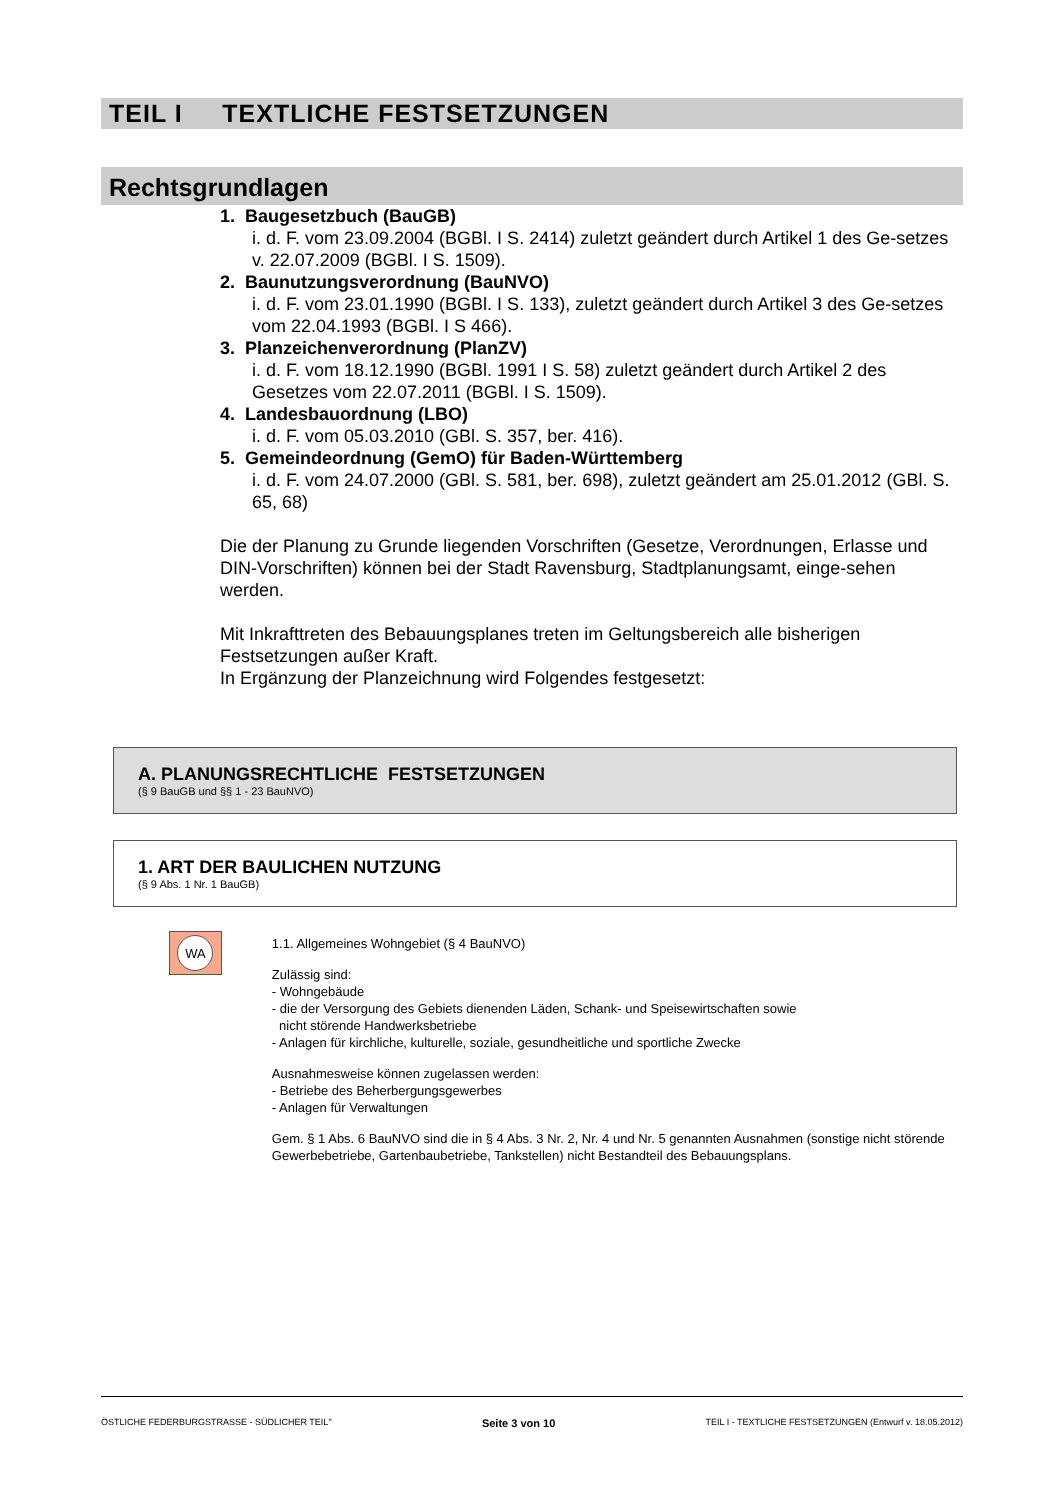TEIL I TEXTLICHE FESTSETZUNGEN
Rechtsgrundlagen
1. Baugesetzbuch (BauGB)
i. d. F. vom 23.09.2004 (BGBl. I S. 2414) zuletzt geändert durch Artikel 1 des Ge-setzes v. 22.07.2009 (BGBl. I S. 1509).
2. Baunutzungsverordnung (BauNVO)
i. d. F. vom 23.01.1990 (BGBl. I S. 133), zuletzt geändert durch Artikel 3 des Ge-setzes vom 22.04.1993 (BGBl. I S 466).
3. Planzeichenverordnung (PlanZV)
i. d. F. vom 18.12.1990 (BGBl. 1991 I S. 58) zuletzt geändert durch Artikel 2 des Gesetzes vom 22.07.2011 (BGBl. I S. 1509).
4. Landesbauordnung (LBO)
i. d. F. vom 05.03.2010 (GBl. S. 357, ber. 416).
5. Gemeindeordnung (GemO) für Baden-Württemberg
i. d. F. vom 24.07.2000 (GBl. S. 581, ber. 698), zuletzt geändert am 25.01.2012 (GBl. S. 65, 68)
Die der Planung zu Grunde liegenden Vorschriften (Gesetze, Verordnungen, Erlasse und DIN-Vorschriften) können bei der Stadt Ravensburg, Stadtplanungsamt, einge-sehen werden.
Mit Inkrafttreten des Bebauungsplanes treten im Geltungsbereich alle bisherigen Festsetzungen außer Kraft.
In Ergänzung der Planzeichnung wird Folgendes festgesetzt:
A. PLANUNGSRECHTLICHE FESTSETZUNGEN
(§ 9 BauGB und §§ 1 - 23 BauNVO)
1. ART DER BAULICHEN NUTZUNG
(§ 9 Abs. 1 Nr. 1 BauGB)
WA
1.1. Allgemeines Wohngebiet (§ 4 BauNVO)
Zulässig sind:
- Wohngebäude
- die der Versorgung des Gebiets dienenden Läden, Schank- und Speisewirtschaften sowie
nicht störende Handwerksbetriebe
- Anlagen für kirchliche, kulturelle, soziale, gesundheitliche und sportliche Zwecke
Ausnahmesweise können zugelassen werden:
- Betriebe des Beherbergungsgewerbes
- Anlagen für Verwaltungen
Gem. § 1 Abs. 6 BauNVO sind die in § 4 Abs. 3 Nr. 2, Nr. 4 und Nr. 5 genannten Ausnahmen (sonstige nicht störende Gewerbebetriebe, Gartenbaubetriebe, Tankstellen) nicht Bestandteil des Bebauungsplans.
ÖSTLICHE FEDERBURGSTRASSE - SÜDLICHER TEIL" Seite 3 von 10 TEIL I - TEXTLICHE FESTSETZUNGEN (Entwurf v. 18.05.2012)